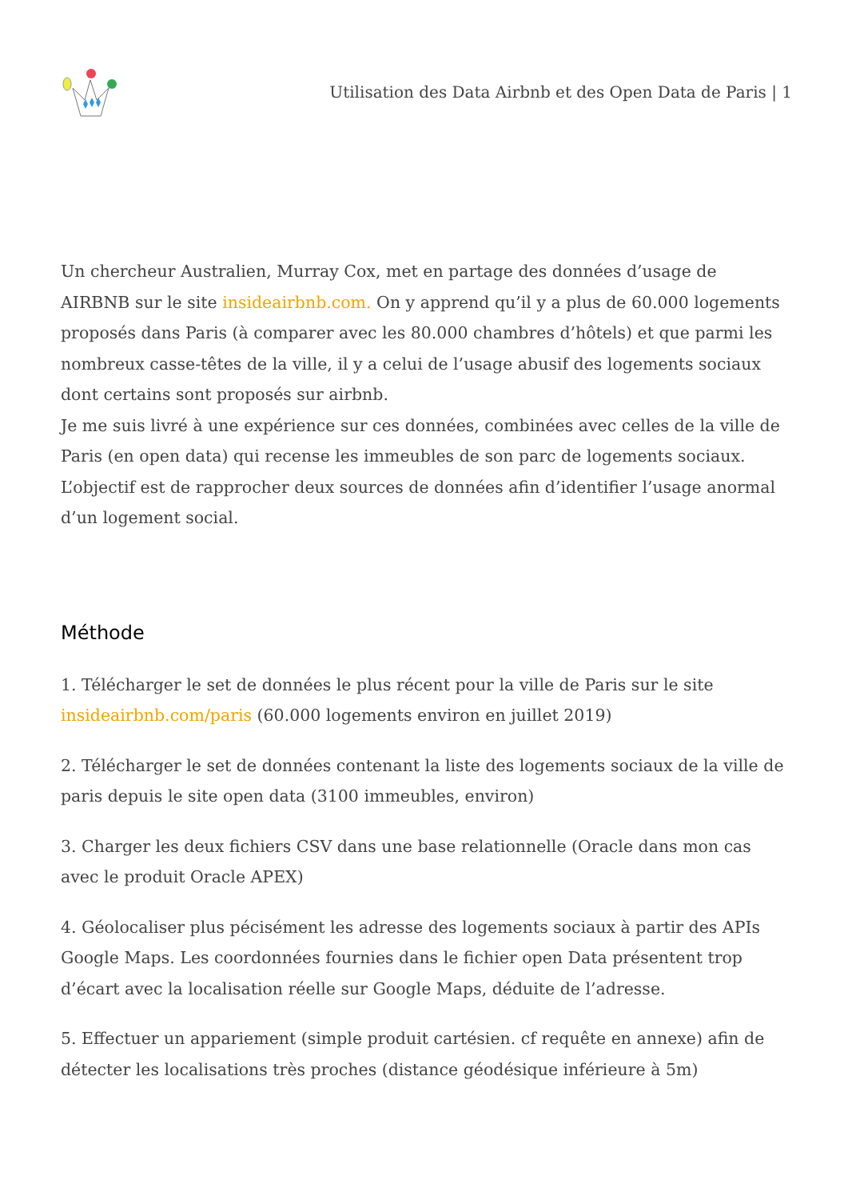Utilisation des Data Airbnb et des Open Data de Paris | 1
Un chercheur Australien, Murray Cox, met en partage des données d’usage de AIRBNB sur le site insideairbnb.com. On y apprend qu’il y a plus de 60.000 logements proposés dans Paris (à comparer avec les 80.000 chambres d’hôtels) et que parmi les nombreux casse-têtes de la ville, il y a celui de l’usage abusif des logements sociaux dont certains sont proposés sur airbnb.
Je me suis livré à une expérience sur ces données, combinées avec celles de la ville de Paris (en open data) qui recense les immeubles de son parc de logements sociaux.
L’objectif est de rapprocher deux sources de données afin d’identifier l’usage anormal d’un logement social.
Méthode
1. Télécharger le set de données le plus récent pour la ville de Paris sur le site insideairbnb.com/paris (60.000 logements environ en juillet 2019)
2. Télécharger le set de données contenant la liste des logements sociaux de la ville de paris depuis le site open data (3100 immeubles, environ)
3. Charger les deux fichiers CSV dans une base relationnelle (Oracle dans mon cas avec le produit Oracle APEX)
4. Géolocaliser plus pécisément les adresse des logements sociaux à partir des APIs Google Maps. Les coordonnées fournies dans le fichier open Data présentent trop d’écart avec la localisation réelle sur Google Maps, déduite de l’adresse.
5. Effectuer un appariement (simple produit cartésien. cf requête en annexe) afin de détecter les localisations très proches (distance géodésique inférieure à 5m)